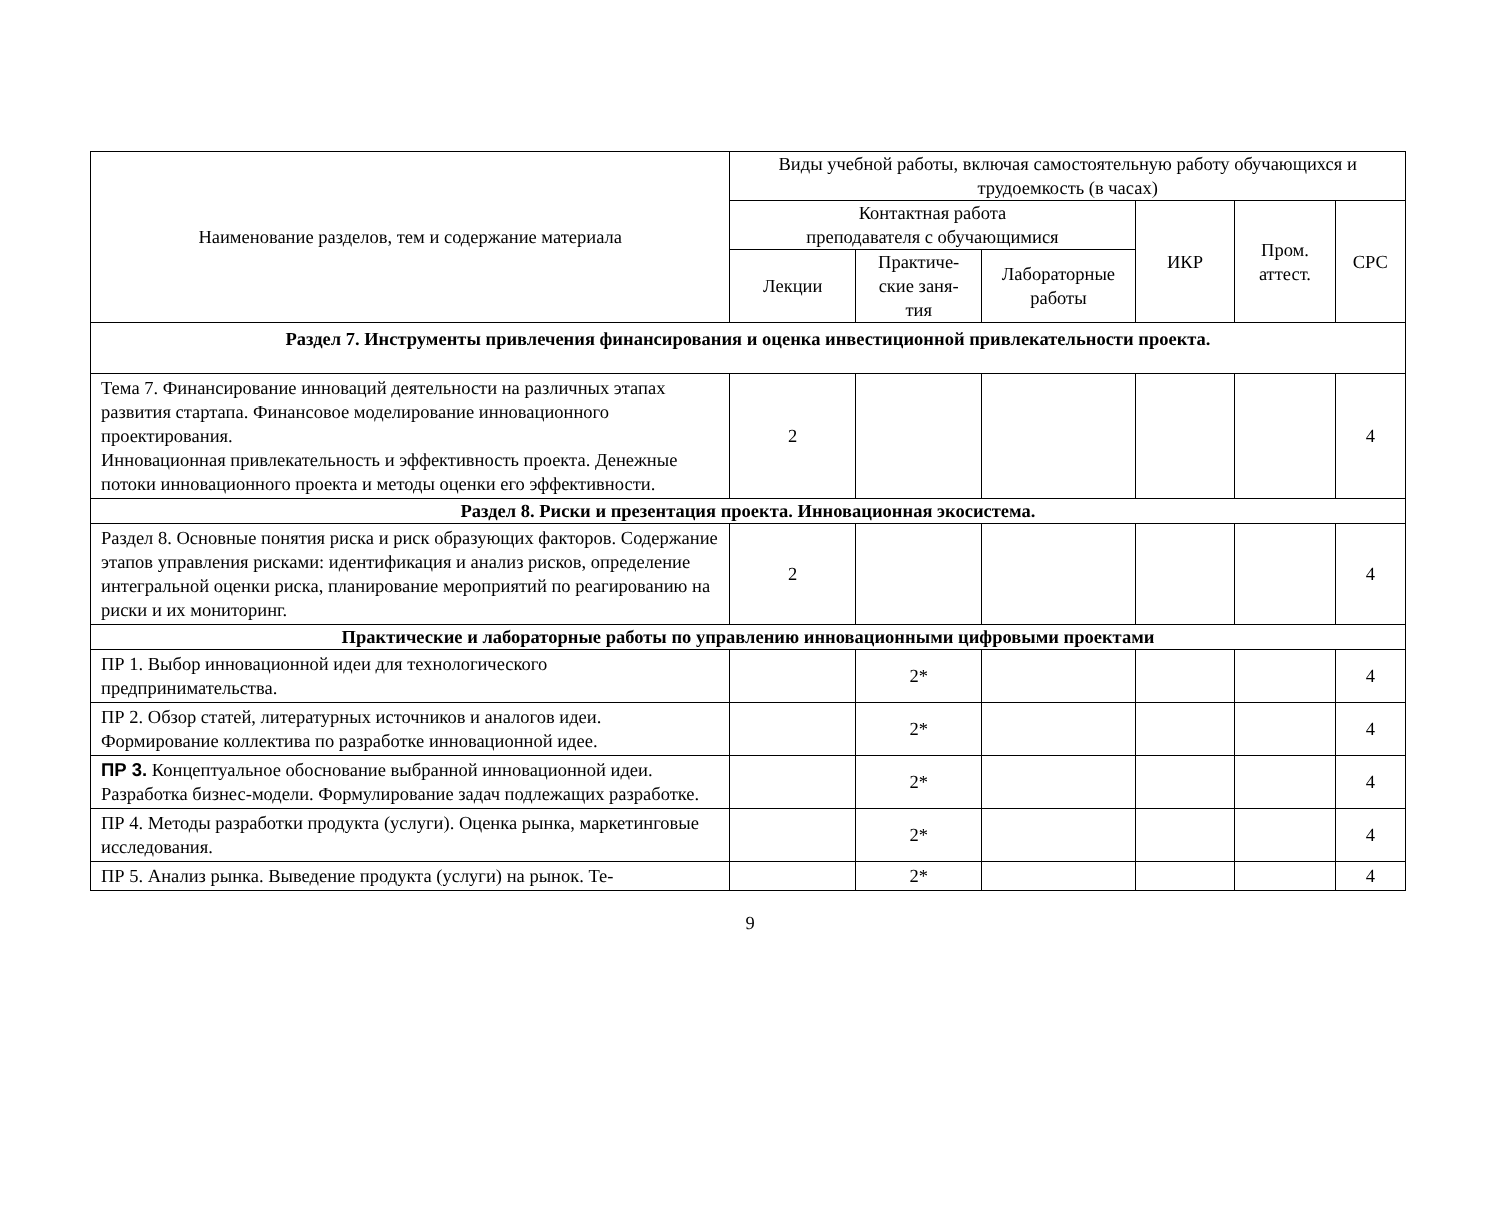| Наименование разделов, тем и содержание материала | Виды учебной работы, включая самостоятельную работу обучающихся и трудоемкость (в часах) | | | | | |
| --- | --- | --- | --- | --- | --- | --- |
| | Контактная работа преподавателя с обучающимися | | | ИКР | Пром. аттест. | СРС |
| | Лекции | Практиче- ские заня- тия | Лабораторные работы | | | |
| Раздел 7. Инструменты привлечения финансирования и оценка инвестиционной привлекательности проекта. | | | | | | |
| Тема 7. Финансирование инноваций деятельности на различных этапах развития стартапа. Финансовое моделирование инновационного проектирования. Инновационная привлекательность и эффективность проекта. Денежные потоки инновационного проекта и методы оценки его эффективности. | 2 | | | | | 4 |
| Раздел 8. Риски и презентация проекта. Инновационная экосистема. | | | | | | |
| Раздел 8. Основные понятия риска и риск образующих факторов. Содержание этапов управления рисками: идентификация и анализ рисков, определение интегральной оценки риска, планирование мероприятий по реагированию на риски и их мониторинг. | 2 | | | | | 4 |
| Практические и лабораторные работы по управлению инновационными цифровыми проектами | | | | | | |
| ПР 1. Выбор инновационной идеи для технологического предпринимательства. | | 2* | | | | 4 |
| ПР 2. Обзор статей, литературных источников и аналогов идеи. Формирование коллектива по разработке инновационной идее. | | 2* | | | | 4 |
| ПР 3. Концептуальное обоснование выбранной инновационной идеи. Разработка бизнес-модели. Формулирование задач подлежащих разработке. | | 2* | | | | 4 |
| ПР 4. Методы разработки продукта (услуги). Оценка рынка, маркетинговые исследования. | | 2* | | | | 4 |
| ПР 5. Анализ рынка. Выведение продукта (услуги) на рынок. Те- | | 2* | | | | 4 |
9